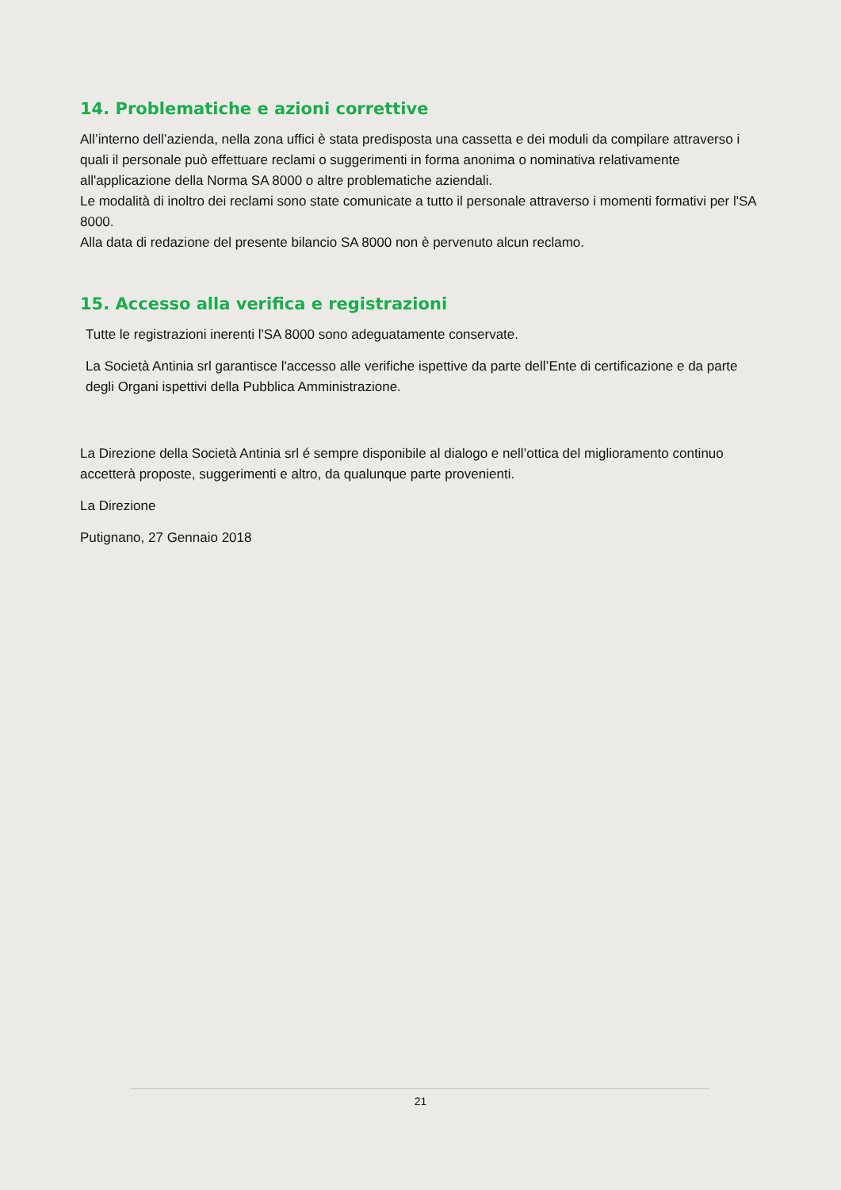14. Problematiche e azioni correttive
All’interno dell’azienda, nella zona uffici è stata predisposta una cassetta e dei moduli da compilare attraverso i quali il personale può effettuare reclami o suggerimenti in forma anonima o nominativa relativamente all'applicazione della Norma SA 8000 o altre problematiche aziendali.
Le modalità di inoltro dei reclami sono state comunicate a tutto il personale attraverso i momenti formativi per l'SA 8000.
Alla data di redazione del presente bilancio SA 8000 non è pervenuto alcun reclamo.
15. Accesso alla verifica e registrazioni
Tutte le registrazioni inerenti l'SA 8000 sono adeguatamente conservate.
La Società Antinia srl garantisce l'accesso alle verifiche ispettive da parte dell’Ente di certificazione e da parte degli Organi ispettivi della Pubblica Amministrazione.
La Direzione della Società Antinia srl é sempre disponibile al dialogo e nell’ottica del miglioramento continuo accetterà proposte, suggerimenti e altro, da qualunque parte provenienti.
La Direzione
Putignano, 27 Gennaio 2018
21